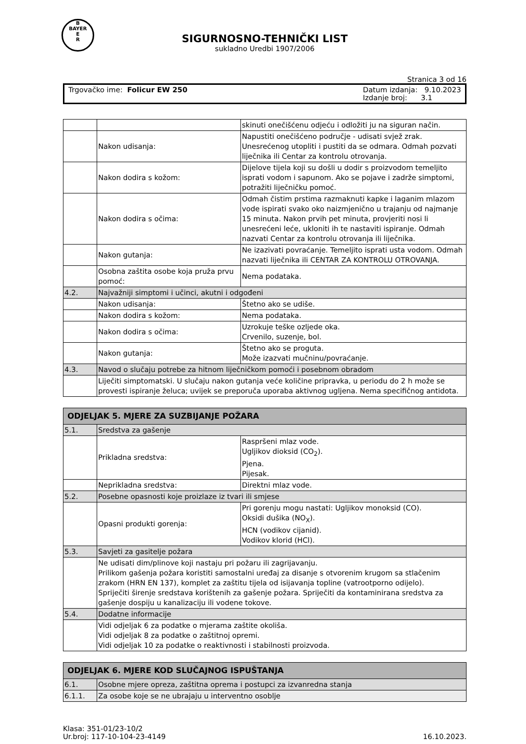B
BAYER
E
R
SIGURNOSNO-TEHNIČKI LIST
sukladno Uredbi 1907/2006
Stranica 3 od 16
Trgovačko ime: Folicur EW 250 Datum izdanja: 9.10.2023
Izdanje broj: 3.1
| | | skinuti onečišćenu odjeću i odložiti ju na siguran način. |
| | Nakon udisanja: | Napustiti onečišćeno područje - udisati svjež zrak. Unesrećenog utopliti i pustiti da se odmara. Odmah pozvati liječnika ili Centar za kontrolu otrovanja. |
| | Nakon dodira s kožom: | Dijelove tijela koji su došli u dodir s proizvodom temeljito isprati vodom i sapunom. Ako se pojave i zadrže simptomi, potražiti liječničku pomoć. |
| | Nakon dodira s očima: | Odmah čistim prstima razmaknuti kapke i laganim mlazom vode ispirati svako oko naizmjenično u trajanju od najmanje 15 minuta. Nakon prvih pet minuta, provjeriti nosi li unesrećeni leće, ukloniti ih te nastaviti ispiranje. Odmah nazvati Centar za kontrolu otrovanja ili liječnika. |
| | Nakon gutanja: | Ne izazivati povraćanje. Temeljito isprati usta vodom. Odmah nazvati liječnika ili CENTAR ZA KONTROLU OTROVANJA. |
| | Osobna zaštita osobe koja pruža prvu pomoć: | Nema podataka. |
| 4.2. | Najvažniji simptomi i učinci, akutni i odgođeni | |
| | Nakon udisanja: | Štetno ako se udiše. |
| | Nakon dodira s kožom: | Nema podataka. |
| | Nakon dodira s očima: | Uzrokuje teške ozljede oka. Crvenilo, suzenje, bol. |
| | Nakon gutanja: | Štetno ako se proguta. Može izazvati mučninu/povraćanje. |
| 4.3. | Navod o slučaju potrebe za hitnom liječničkom pomoći i posebnom obradom | |
| | Liječiti simptomatski. U slučaju nakon gutanja veće količine pripravka, u periodu do 2 h može se provesti ispiranje želuca; uvijek se preporuča uporaba aktivnog ugljena. Nema specifičnog antidota. | |
| ODJELJAK 5. MJERE ZA SUZBIJANJE POŽARA | | |
| 5.1. | Sredstva za gašenje | |
| | Prikladna sredstva: | Raspršeni mlaz vode. Ugljikov dioksid (CO<sub>2</sub>). Pjena. Pijesak. |
| | Neprikladna sredstva: | Direktni mlaz vode. |
| 5.2. | Posebne opasnosti koje proizlaze iz tvari ili smjese | |
| | Opasni produkti gorenja: | Pri gorenju mogu nastati: Ugljikov monoksid (CO). Oksidi dušika (NO<sub>X</sub>). HCN (vodikov cijanid). Vodikov klorid (HCl). |
| 5.3. | Savjeti za gasitelje požara | |
| | Ne udisati dim/plinove koji nastaju pri požaru ili zagrijavanju. Prilikom gašenja požara koristiti samostalni uređaj za disanje s otvorenim krugom sa stlačenim zrakom (HRN EN 137), komplet za zaštitu tijela od isijavanja topline (vatrootporno odijelo). Spriječiti širenje sredstava korištenih za gašenje požara. Spriječiti da kontaminirana sredstva za gašenje dospiju u kanalizaciju ili vodene tokove. | |
| 5.4. | Dodatne informacije | |
| | Vidi odjeljak 6 za podatke o mjerama zaštite okoliša. Vidi odjeljak 8 za podatke o zaštitnoj opremi. Vidi odjeljak 10 za podatke o reaktivnosti i stabilnosti proizvoda. | |
| ODJELJAK 6. MJERE KOD SLUČAJNOG ISPUŠTANJA | |
| 6.1. | Osobne mjere opreza, zaštitna oprema i postupci za izvanredna stanja |
| 6.1.1. | Za osobe koje se ne ubrajaju u interventno osoblje |
Klasa: 351-01/23-10/2
Ur.broj: 117-10-104-23-4149
16.10.2023.